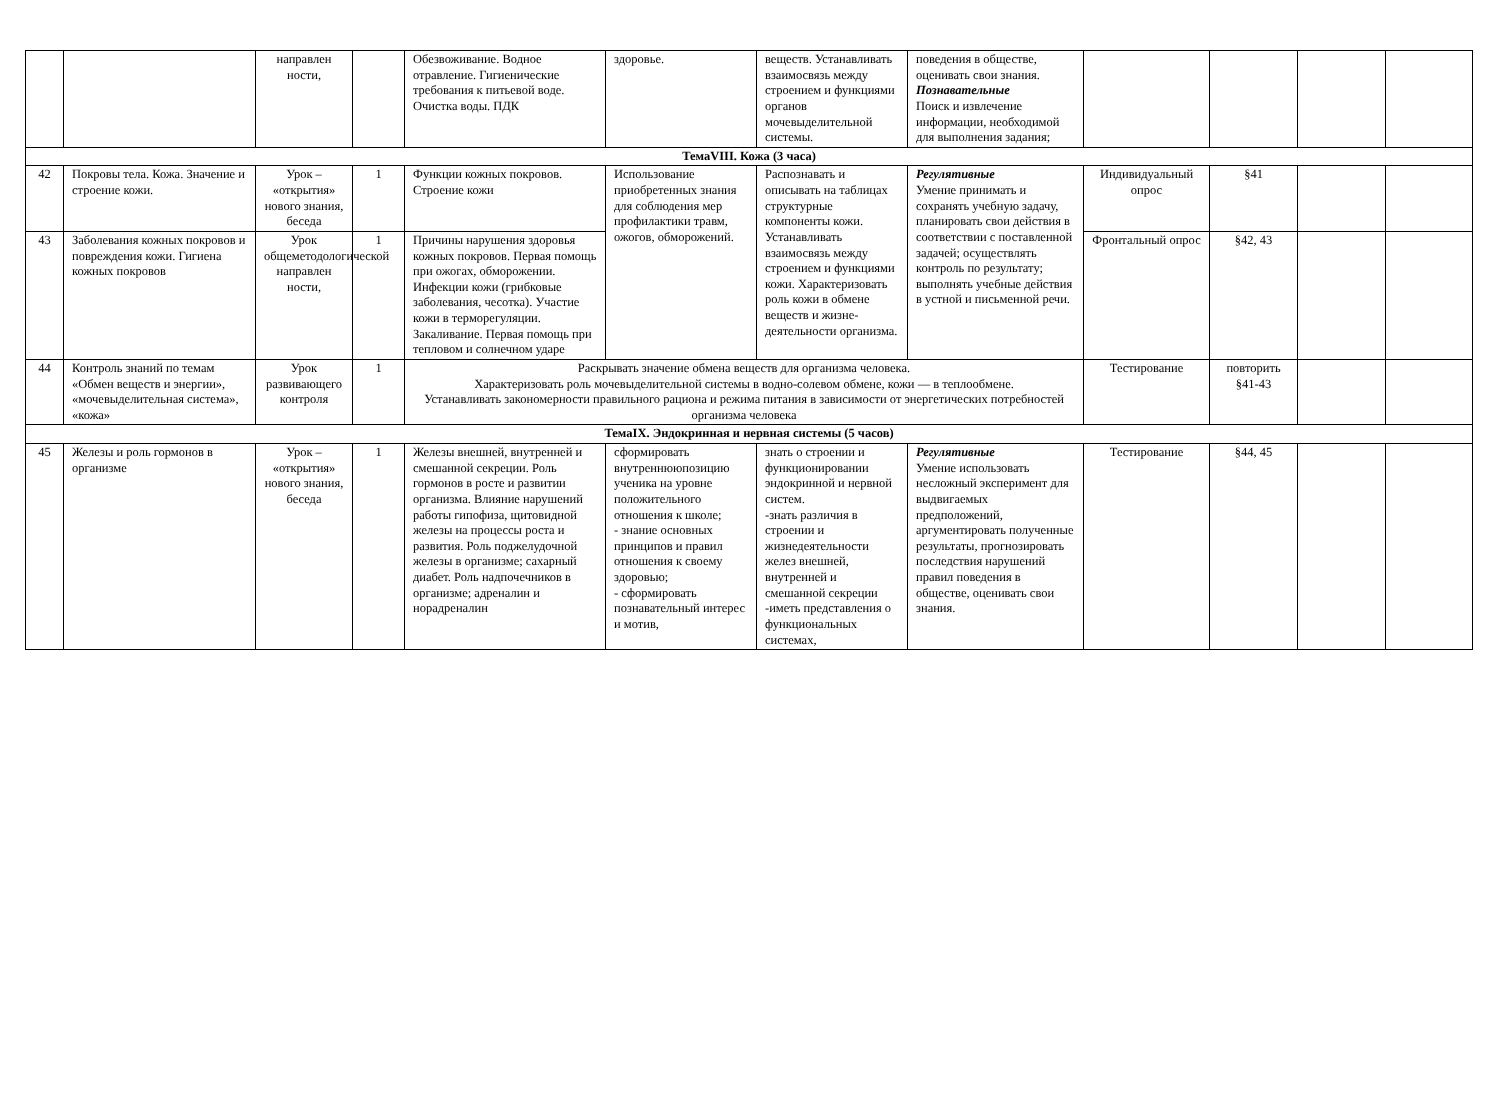| | | направлен ности, | | Обезвоживание. Водное отравление. Гигиенические требования к питьевой воде. Очистка воды. ПДК | здоровье. | веществ. Устанавливать взаимосвязь между строением и функциями органов мочевыделительной системы. | поведения в обществе, оценивать свои знания. Познавательные Поиск и извлечение информации, необходимой для выполнения задания; | | | | |
| ТемаVIII. Кожа (3 часа) | | | | | | | | | | | |
| 42 | Покровы тела. Кожа. Значение и строение кожи. | Урок – «открытия» нового знания, беседа | 1 | Функции кожных покровов. Строение кожи | Использование приобретенных знания для соблюдения мер профилактики травм, ожогов, обморожений. | Распознавать и описывать на таблицах структурные компоненты кожи. Устанавливать взаимосвязь между строением и функциями кожи. Характеризовать роль кожи в обмене веществ и жизне-деятельности организма. | Регулятивные Умение принимать и сохранять учебную задачу, планировать свои действия в соответствии с поставленной задачей; осуществлять контроль по результату; выполнять учебные действия в устной и письменной речи. | Индивидуальный опрос | §41 | | |
| 43 | Заболевания кожных покровов и повреждения кожи. Гигиена кожных покровов | Урок общеметодологической направлен ности, | 1 | Причины нарушения здоровья кожных покровов. Первая помощь при ожогах, обморожении. Инфекции кожи (грибковые заболевания, чесотка). Участие кожи в терморегуляции. Закаливание. Первая помощь при тепловом и солнечном ударе | | | | Фронтальный опрос | §42, 43 | | |
| 44 | Контроль знаний по темам «Обмен веществ и энергии», «мочевыделительная система», «кожа» | Урок развивающего контроля | 1 | Раскрывать значение обмена веществ для организма человека. Характеризовать роль мочевыделительной системы в водно-солевом обмене, кожи — в теплообмене. Устанавливать закономерности правильного рациона и режима питания в зависимости от энергетических потребностей организма человека | | | | Тестирование | повторить §41-43 | | |
| ТемаIX. Эндокринная и нервная системы (5 часов) | | | | | | | | | | | |
| 45 | Железы и роль гормонов в организме | Урок – «открытия» нового знания, беседа | 1 | Железы внешней, внутренней и смешанной секреции. Роль гормонов в росте и развитии организма. Влияние нарушений работы гипофиза, щитовидной железы на процессы роста и развития. Роль поджелудочной железы в организме; сахарный диабет. Роль надпочечников в организме; адреналин и норадреналин | сформировать внутреннююпозицию ученика на уровне положительного отношения к школе; - знание основных принципов и правил отношения к своему здоровью; - сформировать познавательный интерес и мотив, | знать о строении и функционировании эндокринной и нервной систем. -знать различия в строении и жизнедеятельности желез внешней, внутренней и смешанной секреции -иметь представления о функциональных системах, | Регулятивные Умение использовать несложный эксперимент для выдвигаемых предположений, аргументировать полученные результаты, прогнозировать последствия нарушений правил поведения в обществе, оценивать свои знания. | Тестирование | §44, 45 | | |